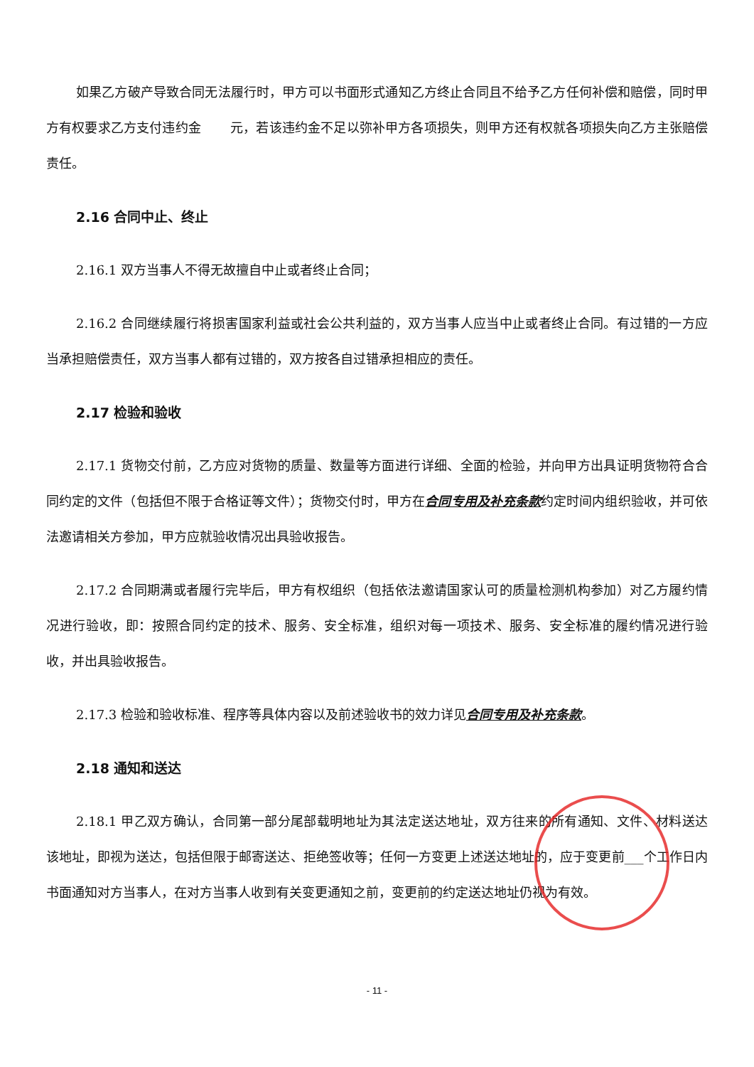如果乙方破产导致合同无法履行时，甲方可以书面形式通知乙方终止合同且不给予乙方任何补偿和赔偿，同时甲方有权要求乙方支付违约金 元，若该违约金不足以弥补甲方各项损失，则甲方还有权就各项损失向乙方主张赔偿责任。
2.16 合同中止、终止
2.16.1 双方当事人不得无故擅自中止或者终止合同；
2.16.2 合同继续履行将损害国家利益或社会公共利益的，双方当事人应当中止或者终止合同。有过错的一方应当承担赔偿责任，双方当事人都有过错的，双方按各自过错承担相应的责任。
2.17 检验和验收
2.17.1 货物交付前，乙方应对货物的质量、数量等方面进行详细、全面的检验，并向甲方出具证明货物符合合同约定的文件（包括但不限于合格证等文件）；货物交付时，甲方在合同专用及补充条款约定时间内组织验收，并可依法邀请相关方参加，甲方应就验收情况出具验收报告。
2.17.2 合同期满或者履行完毕后，甲方有权组织（包括依法邀请国家认可的质量检测机构参加）对乙方履约情况进行验收，即：按照合同约定的技术、服务、安全标准，组织对每一项技术、服务、安全标准的履约情况进行验收，并出具验收报告。
2.17.3 检验和验收标准、程序等具体内容以及前述验收书的效力详见合同专用及补充条款。
2.18 通知和送达
2.18.1 甲乙双方确认，合同第一部分尾部载明地址为其法定送达地址，双方往来的所有通知、文件、材料送达该地址，即视为送达，包括但限于邮寄送达、拒绝签收等；任何一方变更上述送达地址的，应于变更前___个工作日内书面通知对方当事人，在对方当事人收到有关变更通知之前，变更前的约定送达地址仍视为有效。
- 11 -